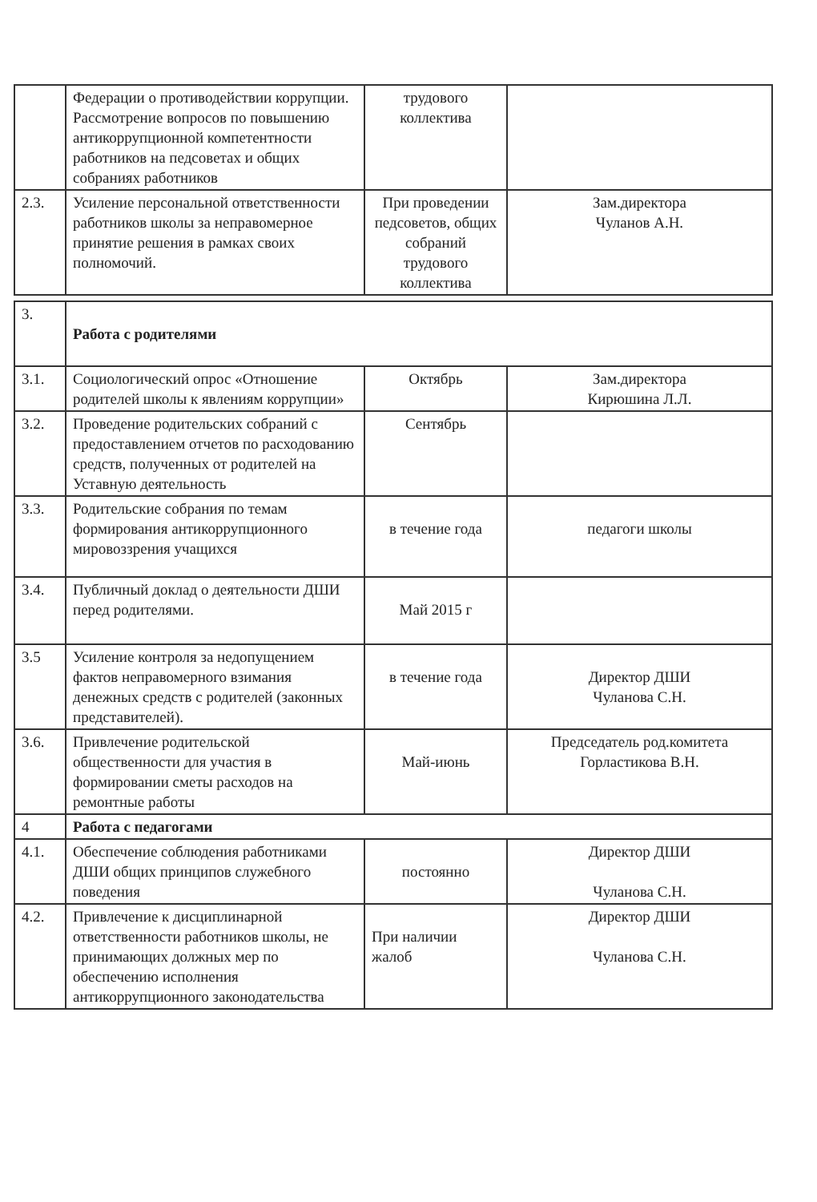| | Федерации о противодействии коррупции. Рассмотрение вопросов по повышению антикоррупционной компетентности работников на педсоветах и общих собраниях работников | трудового коллектива | |
| 2.3. | Усиление персональной ответственности работников школы за неправомерное принятие решения в рамках своих полномочий. | При проведении педсоветов, общих собраний трудового коллектива | Зам.директора Чуланов А.Н. |
| 3. | Работа с родителями | | |
| 3.1. | Социологический опрос «Отношение родителей школы к явлениям коррупции» | Октябрь | Зам.директора Кирюшина Л.Л. |
| 3.2. | Проведение родительских собраний с предоставлением отчетов по расходованию средств, полученных от родителей на Уставную деятельность | Сентябрь | |
| 3.3. | Родительские собрания по темам формирования антикоррупционного мировоззрения учащихся | в течение года | педагоги школы |
| 3.4. | Публичный доклад о деятельности ДШИ перед родителями. | Май 2015 г | |
| 3.5 | Усиление контроля за недопущением фактов неправомерного взимания денежных средств с родителей (законных представителей). | в течение года | Директор ДШИ Чуланова С.Н. |
| 3.6. | Привлечение родительской общественности для участия в формировании сметы расходов на ремонтные работы | Май-июнь | Председатель род.комитета Горластикова В.Н. |
| 4 | Работа с педагогами | | |
| 4.1. | Обеспечение соблюдения работниками ДШИ общих принципов служебного поведения | постоянно | Директор ДШИ Чуланова С.Н. |
| 4.2. | Привлечение к дисциплинарной ответственности работников школы, не принимающих должных мер по обеспечению исполнения антикоррупционного законодательства | При наличии жалоб | Директор ДШИ Чуланова С.Н. |